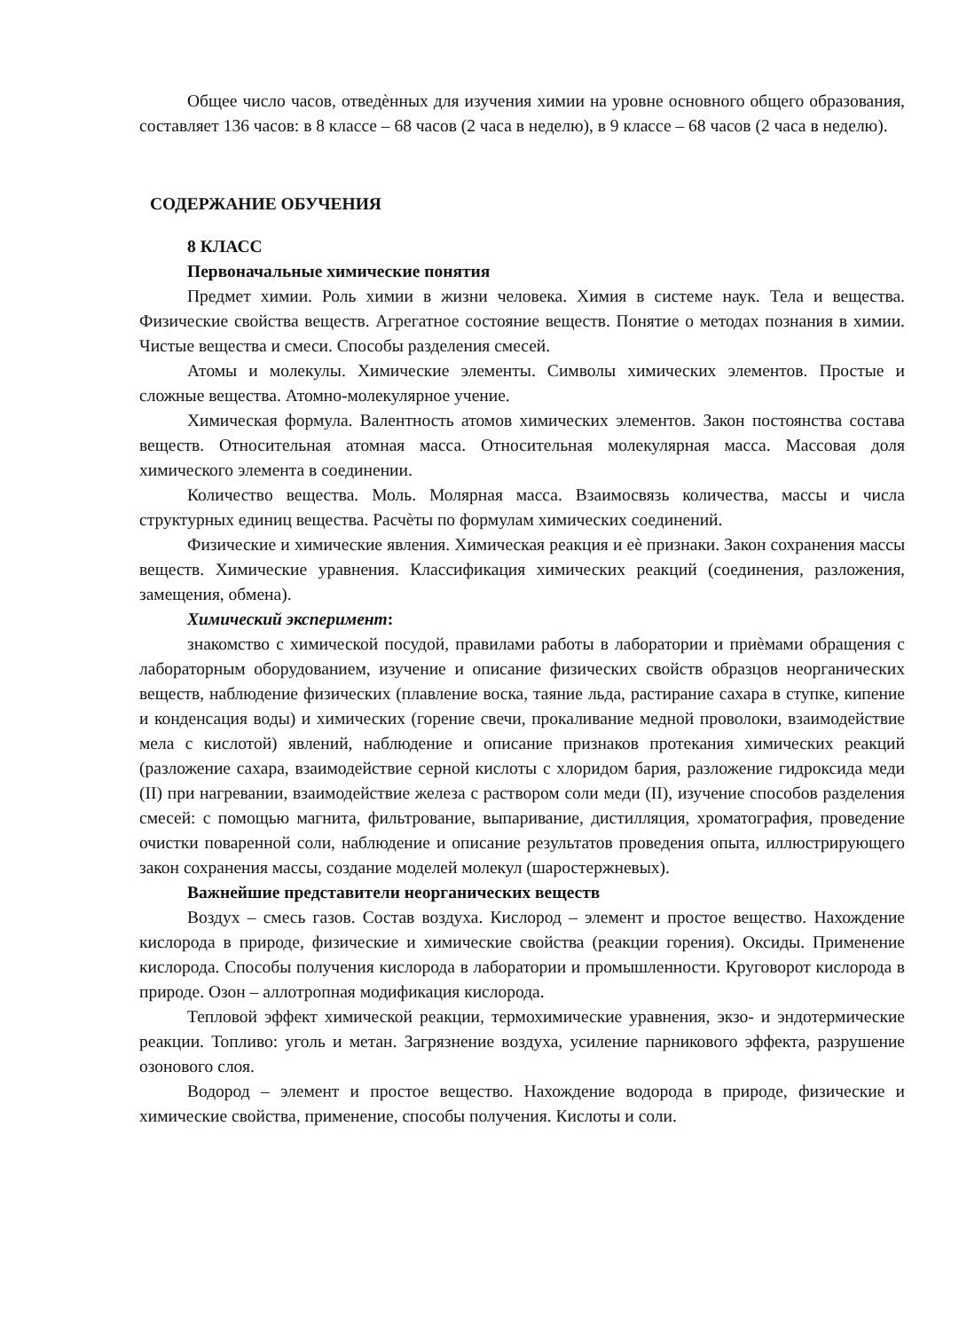Общее число часов, отведѐнных для изучения химии на уровне основного общего образования, составляет 136 часов: в 8 классе – 68 часов (2 часа в неделю), в 9 классе – 68 часов (2 часа в неделю).
СОДЕРЖАНИЕ ОБУЧЕНИЯ
8 КЛАСС
Первоначальные химические понятия
Предмет химии. Роль химии в жизни человека. Химия в системе наук. Тела и вещества. Физические свойства веществ. Агрегатное состояние веществ. Понятие о методах познания в химии. Чистые вещества и смеси. Способы разделения смесей.
Атомы и молекулы. Химические элементы. Символы химических элементов. Простые и сложные вещества. Атомно-молекулярное учение.
Химическая формула. Валентность атомов химических элементов. Закон постоянства состава веществ. Относительная атомная масса. Относительная молекулярная масса. Массовая доля химического элемента в соединении.
Количество вещества. Моль. Молярная масса. Взаимосвязь количества, массы и числа структурных единиц вещества. Расчѐты по формулам химических соединений.
Физические и химические явления. Химическая реакция и еѐ признаки. Закон сохранения массы веществ. Химические уравнения. Классификация химических реакций (соединения, разложения, замещения, обмена).
Химический эксперимент:
знакомство с химической посудой, правилами работы в лаборатории и приѐмами обращения с лабораторным оборудованием, изучение и описание физических свойств образцов неорганических веществ, наблюдение физических (плавление воска, таяние льда, растирание сахара в ступке, кипение и конденсация воды) и химических (горение свечи, прокаливание медной проволоки, взаимодействие мела с кислотой) явлений, наблюдение и описание признаков протекания химических реакций (разложение сахара, взаимодействие серной кислоты с хлоридом бария, разложение гидроксида меди (II) при нагревании, взаимодействие железа с раствором соли меди (II), изучение способов разделения смесей: с помощью магнита, фильтрование, выпаривание, дистилляция, хроматография, проведение очистки поваренной соли, наблюдение и описание результатов проведения опыта, иллюстрирующего закон сохранения массы, создание моделей молекул (шаростержневых).
Важнейшие представители неорганических веществ
Воздух – смесь газов. Состав воздуха. Кислород – элемент и простое вещество. Нахождение кислорода в природе, физические и химические свойства (реакции горения). Оксиды. Применение кислорода. Способы получения кислорода в лаборатории и промышленности. Круговорот кислорода в природе. Озон – аллотропная модификация кислорода.
Тепловой эффект химической реакции, термохимические уравнения, экзо- и эндотермические реакции. Топливо: уголь и метан. Загрязнение воздуха, усиление парникового эффекта, разрушение озонового слоя.
Водород – элемент и простое вещество. Нахождение водорода в природе, физические и химические свойства, применение, способы получения. Кислоты и соли.